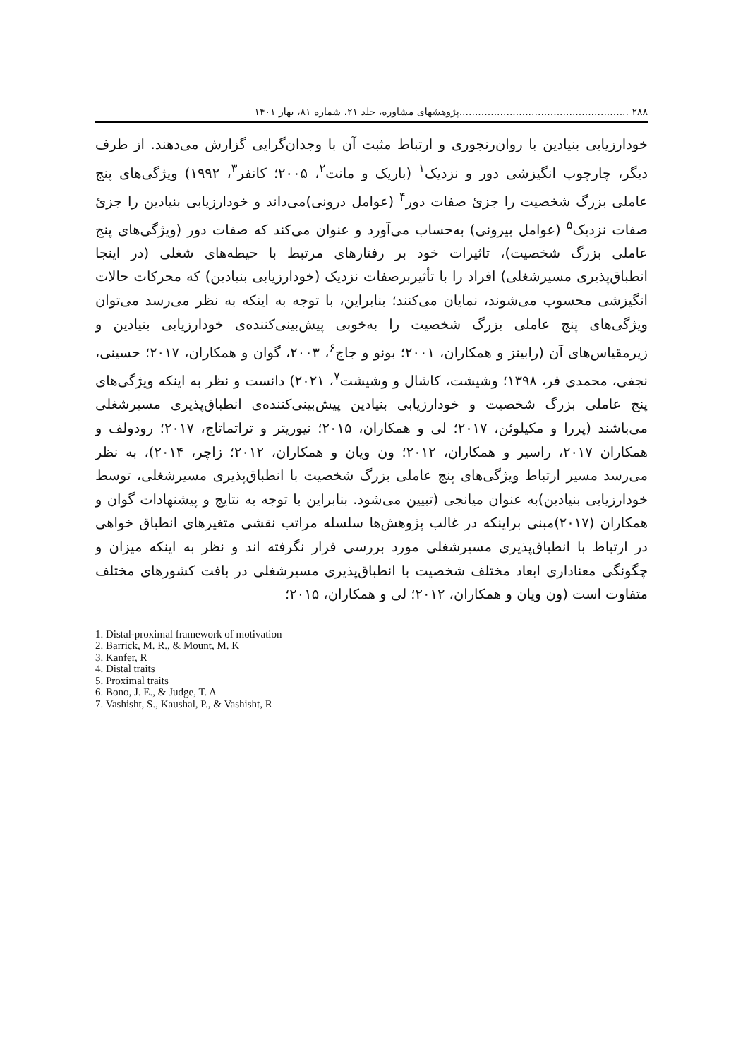۲۸۸ ......................................................پژوهشهای مشاوره، جلد ۲۱، شماره ۸۱، بهار ۱۴۰۱
خودارزیابی بنیادین با روان‌رنجوری و ارتباط مثبت آن با وجدان‌گرایی گزارش می‌دهند. از طرف دیگر، چارچوب انگیزشی دور و نزدیک<sup>۱</sup> (باریک و مانت<sup>۲</sup>، ۲۰۰۵؛ کانفر<sup>۳</sup>، ۱۹۹۲) ویژگی‌های پنج عاملی بزرگ شخصیت را جزئ صفات دور<sup>۴</sup> (عوامل درونی)می‌داند و خودارزیابی بنیادین را جزئ صفات نزدیک<sup>۵</sup> (عوامل بیرونی) به‌حساب می‌آورد و عنوان می‌کند که صفات دور (ویژگی‌های پنج عاملی بزرگ شخصیت)، تاثیرات خود بر رفتارهای مرتبط با حیطه‌های شغلی (در اینجا انطباق‌پذیری مسیرشغلی) افراد را با تأثیربرصفات نزدیک (خودارزیابی بنیادین) که محرکات حالات انگیزشی محسوب می‌شوند، نمایان می‌کنند؛ بنابراین، با توجه به اینکه به نظر می‌رسد می‌توان ویژگی‌های پنج عاملی بزرگ شخصیت را به‌خوبی پیش‌بینی‌کننده‌ی خودارزیابی بنیادین و زیرمقیاس‌های آن (رابینز و همکاران، ۲۰۰۱؛ بونو و جاج<sup>۶</sup>، ۲۰۰۳، گوان و همکاران، ۲۰۱۷؛ حسینی، نجفی، محمدی فر، ۱۳۹۸؛ وشیشت، کاشال و وشیشت<sup>۷</sup>، ۲۰۲۱) دانست و نظر به اینکه ویژگی‌های پنج عاملی بزرگ شخصیت و خودارزیابی بنیادین پیش‌بینی‌کننده‌ی انطباق‌پذیری مسیرشغلی می‌باشند (پررا و مکیلوئن، ۲۰۱۷؛ لی و همکاران، ۲۰۱۵؛ نیوریتر و تراتماتاچ، ۲۰۱۷؛ رودولف و همکاران ۲۰۱۷، راسیر و همکاران، ۲۰۱۲؛ ون ویان و همکاران، ۲۰۱۲؛ زاچر، ۲۰۱۴)، به نظر می‌رسد مسیر ارتباط ویژگی‌های پنج عاملی بزرگ شخصیت با انطباق‌پذیری مسیرشغلی، توسط خودارزیابی بنیادین)به عنوان میانجی (تبیین می‌شود. بنابراین با توجه به نتایج و پیشنهادات گوان و همکاران (۲۰۱۷)مبنی براینکه در غالب پژوهش‌ها سلسله مراتب نقشی متغیرهای انطباق خواهی در ارتباط با انطباق‌پذیری مسیرشغلی مورد بررسی قرار نگرفته اند و نظر به اینکه میزان و چگونگی معناداری ابعاد مختلف شخصیت با انطباق‌پذیری مسیرشغلی در بافت کشورهای مختلف متفاوت است (ون ویان و همکاران، ۲۰۱۲؛ لی و همکاران، ۲۰۱۵؛
1. Distal-proximal framework of motivation
2. Barrick, M. R., & Mount, M. K
3. Kanfer, R
4. Distal traits
5. Proximal traits
6. Bono, J. E., & Judge, T. A
7. Vashisht, S., Kaushal, P., & Vashisht, R